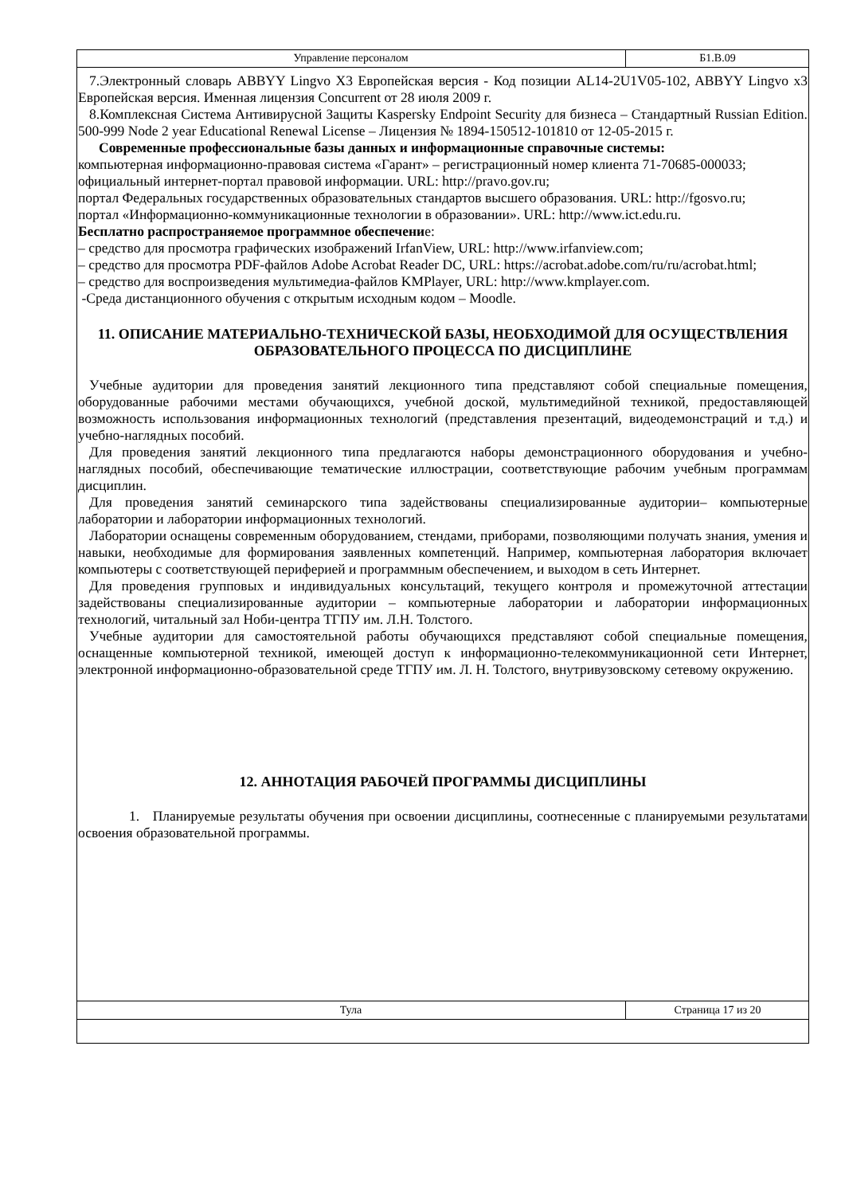| Управление персоналом | Б1.В.09 |
7.Электронный словарь ABBYY Lingvo X3 Европейская версия - Код позиции AL14-2U1V05-102, ABBYY Lingvo x3 Европейская версия. Именная лицензия Concurrent от 28 июля 2009 г.
8.Комплексная Система Антивирусной Защиты Kaspersky Endpoint Security для бизнеса – Стандартный Russian Edition. 500-999 Node 2 year Educational Renewal License – Лицензия № 1894-150512-101810 от 12-05-2015 г.
Современные профессиональные базы данных и информационные справочные системы:
компьютерная информационно-правовая система «Гарант» – регистрационный номер клиента 71-70685-000033;
официальный интернет-портал правовой информации. URL: http://pravo.gov.ru;
портал Федеральных государственных образовательных стандартов высшего образования. URL: http://fgosvo.ru;
портал «Информационно-коммуникационные технологии в образовании». URL: http://www.ict.edu.ru.
Бесплатно распространяемое программное обеспечение:
– средство для просмотра графических изображений IrfanView, URL: http://www.irfanview.com;
– средство для просмотра PDF-файлов Adobe Acrobat Reader DC, URL: https://acrobat.adobe.com/ru/ru/acrobat.html;
– средство для воспроизведения мультимедиа-файлов KMPlayer, URL: http://www.kmplayer.com.
-Среда дистанционного обучения с открытым исходным кодом – Moodle.
11. ОПИСАНИЕ МАТЕРИАЛЬНО-ТЕХНИЧЕСКОЙ БАЗЫ, НЕОБХОДИМОЙ ДЛЯ ОСУЩЕСТВЛЕНИЯ ОБРАЗОВАТЕЛЬНОГО ПРОЦЕССА ПО ДИСЦИПЛИНЕ
Учебные аудитории для проведения занятий лекционного типа представляют собой специальные помещения, оборудованные рабочими местами обучающихся, учебной доской, мультимедийной техникой, предоставляющей возможность использования информационных технологий (представления презентаций, видеодемонстраций и т.д.) и учебно-наглядных пособий.
Для проведения занятий лекционного типа предлагаются наборы демонстрационного оборудования и учебно-наглядных пособий, обеспечивающие тематические иллюстрации, соответствующие рабочим учебным программам дисциплин.
Для проведения занятий семинарского типа задействованы специализированные аудитории– компьютерные лаборатории и лаборатории информационных технологий.
Лаборатории оснащены современным оборудованием, стендами, приборами, позволяющими получать знания, умения и навыки, необходимые для формирования заявленных компетенций. Например, компьютерная лаборатория включает компьютеры с соответствующей периферией и программным обеспечением, и выходом в сеть Интернет.
Для проведения групповых и индивидуальных консультаций, текущего контроля и промежуточной аттестации задействованы специализированные аудитории – компьютерные лаборатории и лаборатории информационных технологий, читальный зал Ноби-центра ТГПУ им. Л.Н. Толстого.
Учебные аудитории для самостоятельной работы обучающихся представляют собой специальные помещения, оснащенные компьютерной техникой, имеющей доступ к информационно-телекоммуникационной сети Интернет, электронной информационно-образовательной среде ТГПУ им. Л. Н. Толстого, внутривузовскому сетевому окружению.
12. АННОТАЦИЯ РАБОЧЕЙ ПРОГРАММЫ ДИСЦИПЛИНЫ
1. Планируемые результаты обучения при освоении дисциплины, соотнесенные с планируемыми результатами освоения образовательной программы.
| Тула | Страница 17 из 20 |